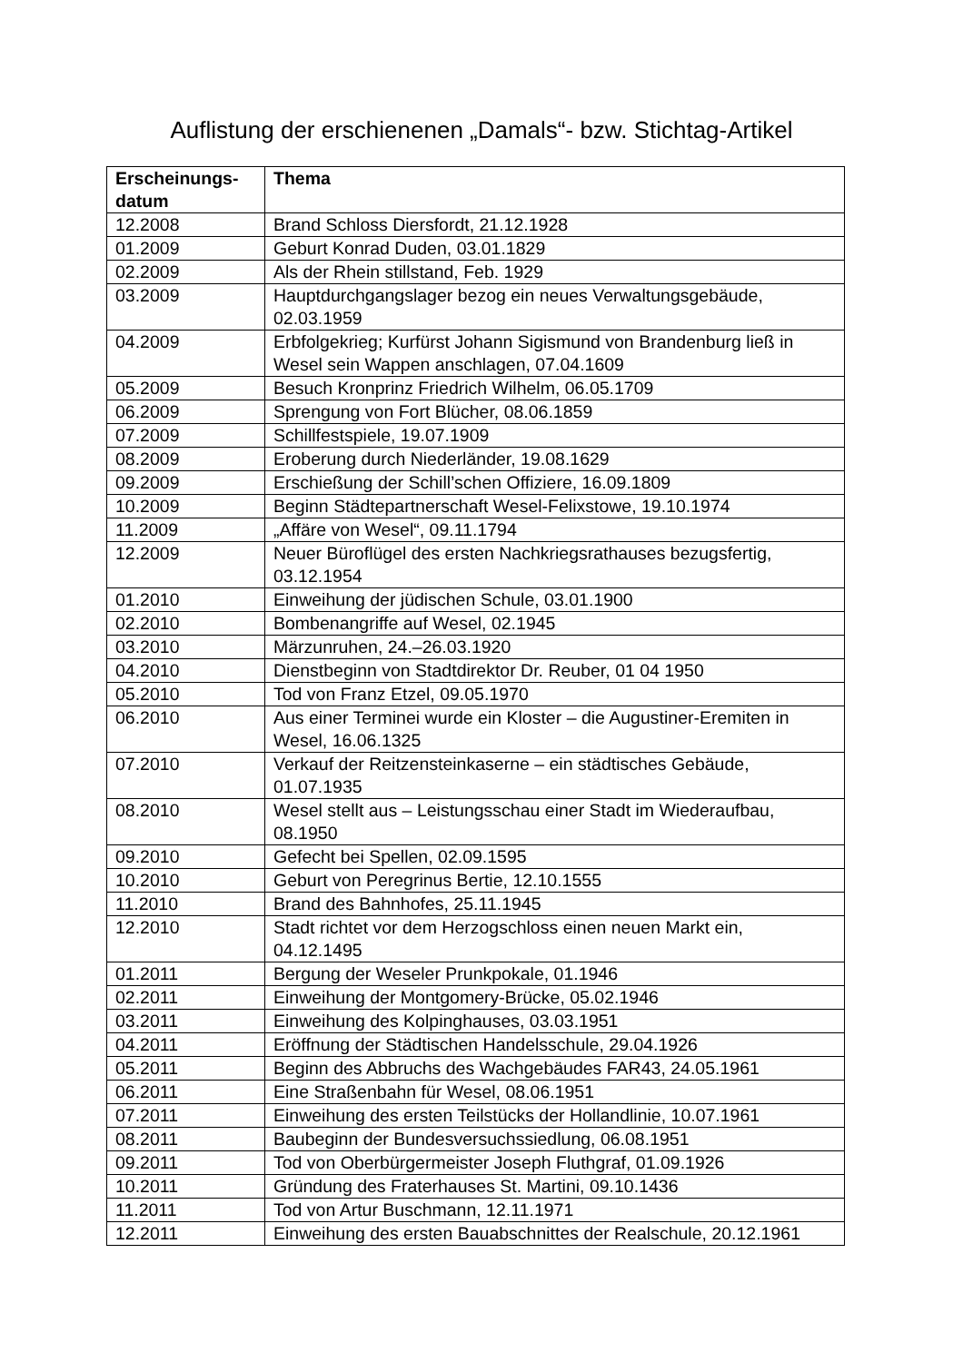Auflistung der erschienenen „Damals“- bzw. Stichtag-Artikel
| Erscheinungs- datum | Thema |
| --- | --- |
| 12.2008 | Brand Schloss Diersfordt, 21.12.1928 |
| 01.2009 | Geburt Konrad Duden, 03.01.1829 |
| 02.2009 | Als der Rhein stillstand, Feb. 1929 |
| 03.2009 | Hauptdurchgangslager bezog ein neues Verwaltungsgebäude, 02.03.1959 |
| 04.2009 | Erbfolgekrieg; Kurfürst Johann Sigismund von Brandenburg ließ in Wesel sein Wappen anschlagen, 07.04.1609 |
| 05.2009 | Besuch Kronprinz Friedrich Wilhelm, 06.05.1709 |
| 06.2009 | Sprengung von Fort Blücher, 08.06.1859 |
| 07.2009 | Schillfestspiele, 19.07.1909 |
| 08.2009 | Eroberung durch Niederländer, 19.08.1629 |
| 09.2009 | Erschießung der Schill’schen Offiziere, 16.09.1809 |
| 10.2009 | Beginn Städtepartnerschaft Wesel-Felixstowe, 19.10.1974 |
| 11.2009 | „Affäre von Wesel“, 09.11.1794 |
| 12.2009 | Neuer Büroflügel des ersten Nachkriegsrathauses bezugsfertig, 03.12.1954 |
| 01.2010 | Einweihung der jüdischen Schule, 03.01.1900 |
| 02.2010 | Bombenangriffe auf Wesel, 02.1945 |
| 03.2010 | Märzunruhen, 24.–26.03.1920 |
| 04.2010 | Dienstbeginn von Stadtdirektor Dr. Reuber, 01 04 1950 |
| 05.2010 | Tod von Franz Etzel, 09.05.1970 |
| 06.2010 | Aus einer Terminei wurde ein Kloster – die Augustiner-Eremiten in Wesel, 16.06.1325 |
| 07.2010 | Verkauf der Reitzensteinkaserne – ein städtisches Gebäude, 01.07.1935 |
| 08.2010 | Wesel stellt aus – Leistungsschau einer Stadt im Wiederaufbau, 08.1950 |
| 09.2010 | Gefecht bei Spellen, 02.09.1595 |
| 10.2010 | Geburt von Peregrinus Bertie, 12.10.1555 |
| 11.2010 | Brand des Bahnhofes, 25.11.1945 |
| 12.2010 | Stadt richtet vor dem Herzogschloss einen neuen Markt ein, 04.12.1495 |
| 01.2011 | Bergung der Weseler Prunkpokale, 01.1946 |
| 02.2011 | Einweihung der Montgomery-Brücke, 05.02.1946 |
| 03.2011 | Einweihung des Kolpinghauses, 03.03.1951 |
| 04.2011 | Eröffnung der Städtischen Handelsschule, 29.04.1926 |
| 05.2011 | Beginn des Abbruchs des Wachgebäudes FAR43, 24.05.1961 |
| 06.2011 | Eine Straßenbahn für Wesel, 08.06.1951 |
| 07.2011 | Einweihung des ersten Teilstücks der Hollandlinie, 10.07.1961 |
| 08.2011 | Baubeginn der Bundesversuchssiedlung, 06.08.1951 |
| 09.2011 | Tod von Oberbürgermeister Joseph Fluthgraf, 01.09.1926 |
| 10.2011 | Gründung des Fraterhauses St. Martini, 09.10.1436 |
| 11.2011 | Tod von Artur Buschmann, 12.11.1971 |
| 12.2011 | Einweihung des ersten Bauabschnittes der Realschule, 20.12.1961 |